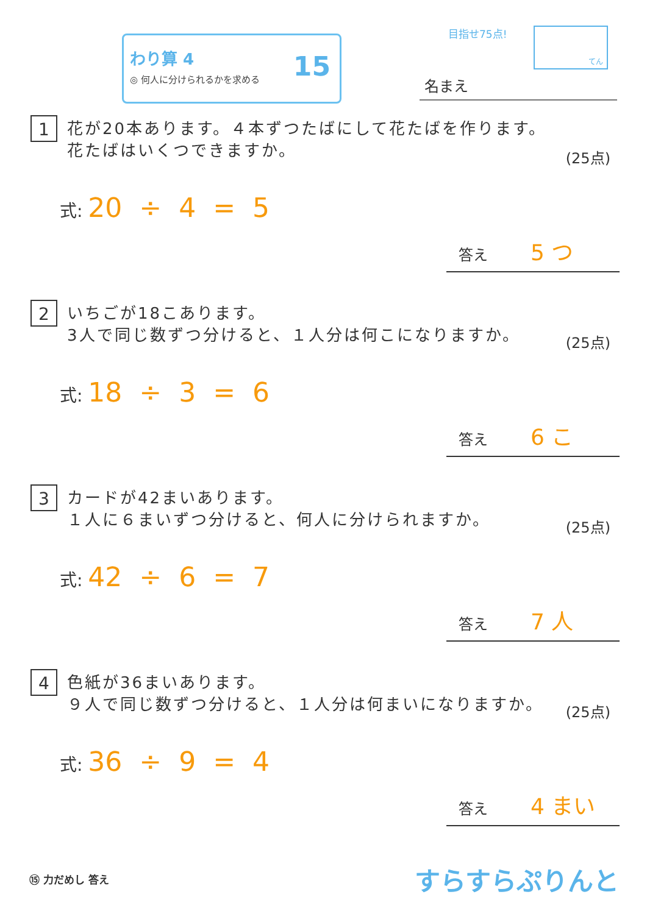わり算 4
◎ 何人に分けられるかを求める
15
目指せ75点! てん
名まえ
1
花が20本あります。４本ずつたばにして花たばを作ります。
花たばはいくつできますか。
(25点)
式: 20 ÷ 4 = 5
答え 5 つ
2
いちごが18こあります。
3人で同じ数ずつ分けると、１人分は何こになりますか。
(25点)
式: 18 ÷ 3 = 6
答え 6 こ
3
カードが42まいあります。
１人に６まいずつ分けると、何人に分けられますか。
(25点)
式: 42 ÷ 6 = 7
答え 7 人
4
色紙が36まいあります。
９人で同じ数ずつ分けると、１人分は何まいになりますか。
(25点)
式: 36 ÷ 9 = 4
答え 4 まい
⑮ 力だめし 答え すらすらぷりんと